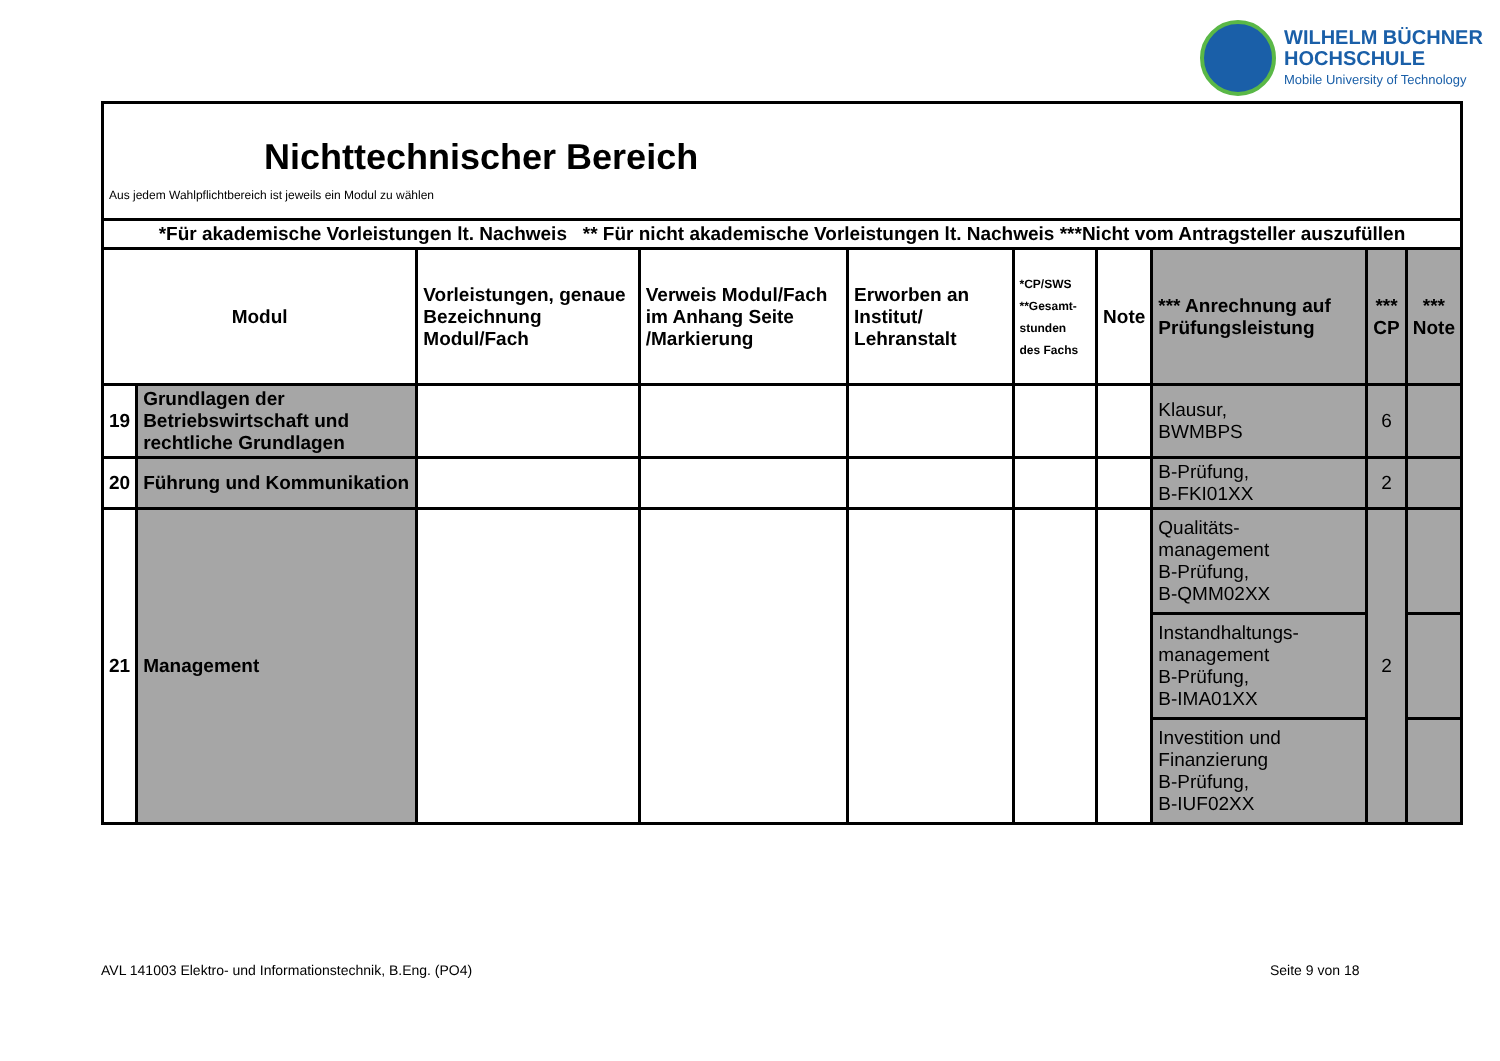WILHELM BÜCHNER
HOCHSCHULE
Mobile University of Technology
| Nichttechnischer Bereich Aus jedem Wahlpflichtbereich ist jeweils ein Modul zu wählen | | | | | | | | | |
| *Für akademische Vorleistungen lt. Nachweis ** Für nicht akademische Vorleistungen lt. Nachweis ***Nicht vom Antragsteller auszufüllen | | | | | | | | | |
| Modul | | Vorleistungen, genaue Bezeichnung Modul/Fach | Verweis Modul/Fach im Anhang Seite /Markierung | Erworben an Institut/ Lehranstalt | *CP/SWS **Gesamt- stunden des Fachs | Note | *** Anrechnung auf Prüfungsleistung | *** CP | *** Note |
| 19 | Grundlagen der Betriebswirtschaft und rechtliche Grundlagen | | | | | | Klausur, BWMBPS | 6 | |
| 20 | Führung und Kommunikation | | | | | | B-Prüfung, B-FKI01XX | 2 | |
| 21 | Management | | | | | | Qualitäts- management B-Prüfung, B-QMM02XX | 2 | |
| | | | | | | | Instandhaltungs- management B-Prüfung, B-IMA01XX | | |
| | | | | | | | Investition und Finanzierung B-Prüfung, B-IUF02XX | | |
AVL 141003 Elektro- und Informationstechnik, B.Eng. (PO4)
Seite 9 von 18